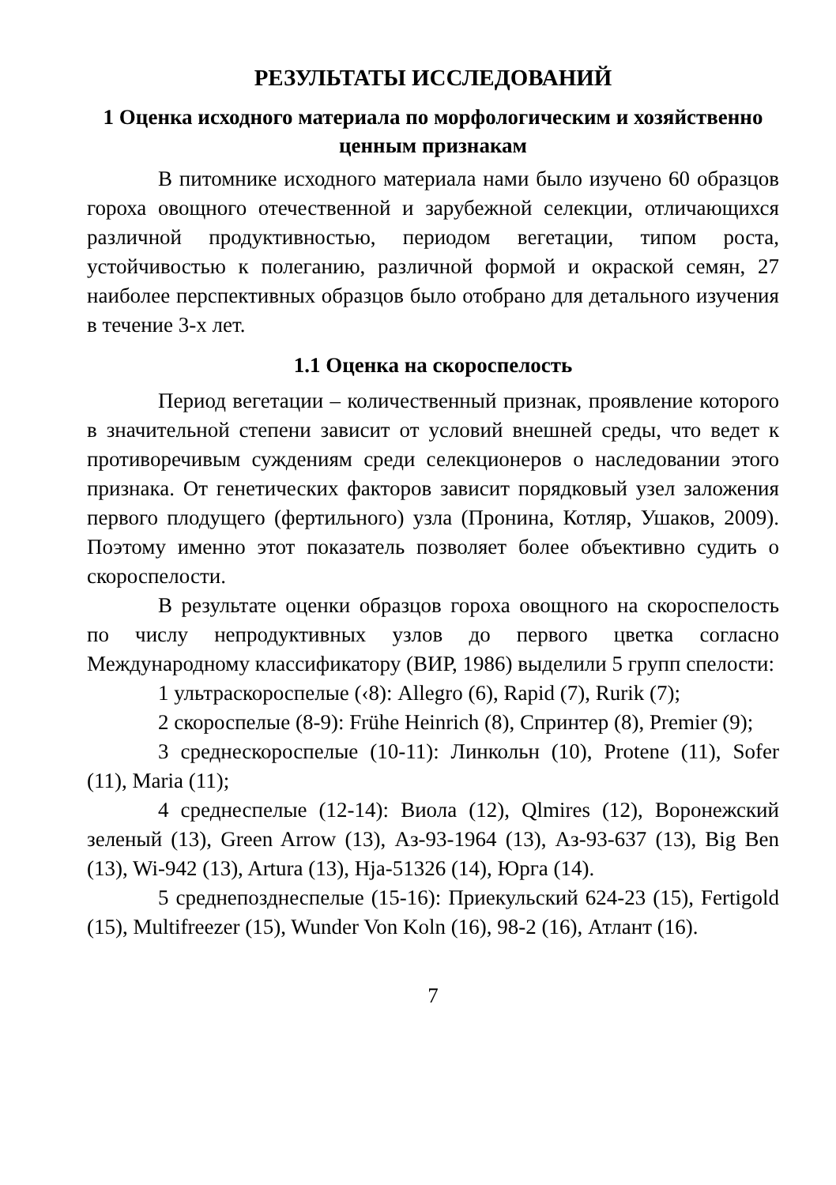РЕЗУЛЬТАТЫ ИССЛЕДОВАНИЙ
1 Оценка исходного материала по морфологическим и хозяйственно ценным признакам
В питомнике исходного материала нами было изучено 60 образцов гороха овощного отечественной и зарубежной селекции, отличающихся различной продуктивностью, периодом вегетации, типом роста, устойчивостью к полеганию, различной формой и окраской семян, 27 наиболее перспективных образцов было отобрано для детального изучения в течение 3-х лет.
1.1 Оценка на скороспелость
Период вегетации – количественный признак, проявление которого в значительной степени зависит от условий внешней среды, что ведет к противоречивым суждениям среди селекционеров о наследовании этого признака. От генетических факторов зависит порядковый узел заложения первого плодущего (фертильного) узла (Пронина, Котляр, Ушаков, 2009). Поэтому именно этот показатель позволяет более объективно судить о скороспелости.
В результате оценки образцов гороха овощного на скороспелость по числу непродуктивных узлов до первого цветка согласно Международному классификатору (ВИР, 1986) выделили 5 групп спелости:
1 ультраскороспелые (‹8): Allegro (6), Rapid (7), Rurik (7);
2 скороспелые (8-9): Frühe Heinrich (8), Спринтер (8), Premier (9);
3 среднескороспелые (10-11): Линкольн (10), Protene (11), Sofer (11), Maria (11);
4 среднеспелые (12-14): Виола (12), Qlmires (12), Воронежский зеленый (13), Green Arrow (13), Аз-93-1964 (13), Аз-93-637 (13), Big Ben (13), Wi-942 (13), Artura (13), Hja-51326 (14), Юрга (14).
5 среднепозднеспелые (15-16): Приекульский 624-23 (15), Fertigold (15), Multifreezer (15), Wunder Von Koln (16), 98-2 (16), Атлант (16).
7